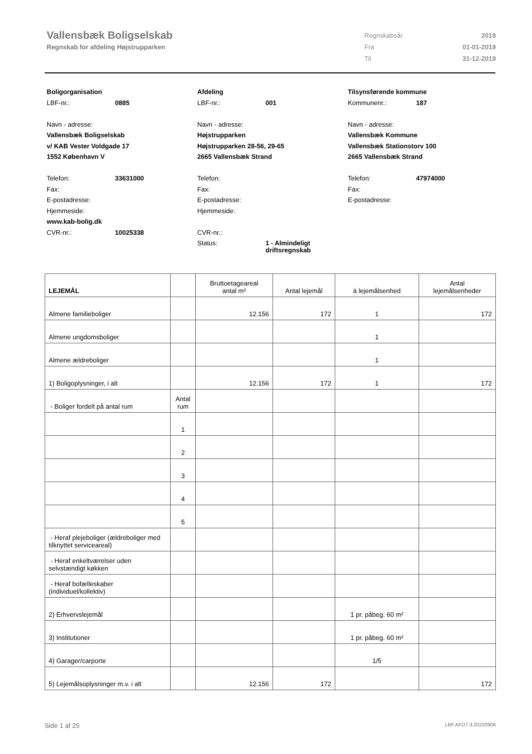Vallensbæk Boligselskab
Regnskab for afdeling Højstrupparken
| Regnskabsår | 2019 |
| Fra | 01-01-2019 |
| Til | 31-12-2019 |
Boligorganisation
LBF-nr.: 0885
Navn - adresse:
Vallensbæk Boligselskab
v/ KAB Vester Voldgade 17
1552 København V
Telefon: 33631000
Fax:
E-postadresse:
Hjemmeside:
www.kab-bolig.dk
CVR-nr.: 10025338
Afdeling
LBF-nr.: 001
Navn - adresse:
Højstrupparken
Højstrupparken 28-56, 29-65
2665 Vallensbæk Strand
Telefon:
Fax:
E-postadresse:
Hjemmeside:
CVR-nr.:
Status: 1 - Almindeligt
driftsregnskab
Tilsynsførende kommune
Kommunenr.: 187
Navn - adresse:
Vallensbæk Kommune
Vallensbæk Stationstorv 100
2665 Vallensbæk Strand
Telefon: 47974000
Fax:
E-postadresse:
| LEJEMÅL | | Bruttoetageareal antal m² | Antal lejemål | á lejemålsenhed | Antal lejemålsenheder |
| --- | --- | --- | --- | --- | --- |
| Almene familieboliger | | 12.156 | 172 | 1 | 172 |
| Almene ungdomsboliger | | | | 1 | |
| Almene ældreboliger | | | | 1 | |
| 1) Boligoplysninger, i alt | | 12.156 | 172 | 1 | 172 |
| - Boliger fordelt på antal rum | Antal rum | | | | |
| | 1 | | | | |
| | 2 | | | | |
| | 3 | | | | |
| | 4 | | | | |
| | 5 | | | | |
| - Heraf plejeboliger (ældreboliger med tilknyttet serviceareal) | | | | | |
| - Heraf enkeltværelser uden selvstændigt køkken | | | | | |
| - Heraf bofælleskaber (individuel/kollektiv) | | | | | |
| 2) Erhvervslejemål | | | | 1 pr. påbeg. 60 m² | |
| 3) Institutioner | | | | 1 pr. påbeg. 60 m² | |
| 4) Garager/carporte | | | | 1/5 | |
| 5) Lejemålsoplysninger m.v. i alt | | 12.156 | 172 | | 172 |
Side 1 af 25 LBF.AFD7.3.20220906